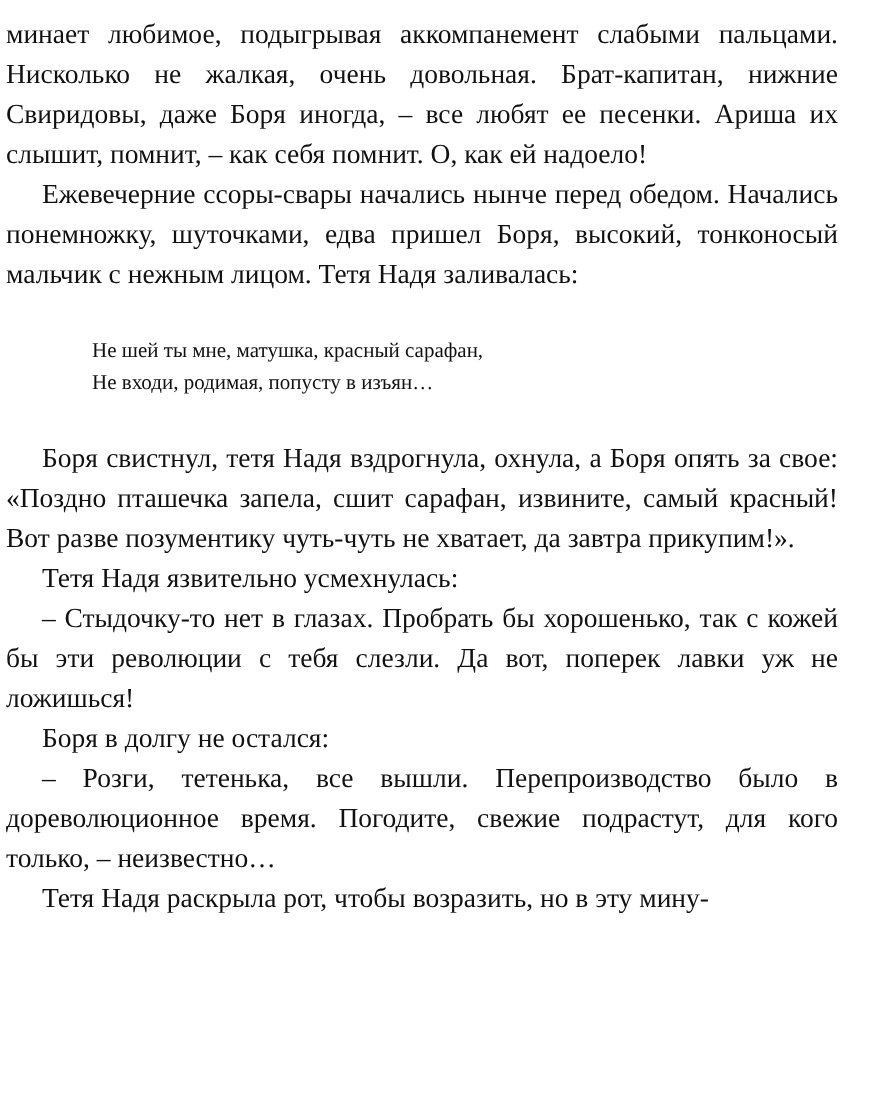минает любимое, подыгрывая аккомпанемент слабыми пальцами. Нисколько не жалкая, очень довольная. Брат-капитан, нижние Свиридовы, даже Боря иногда, – все любят ее песенки. Ариша их слышит, помнит, – как себя помнит. О, как ей надоело!
Ежевечерние ссоры-свары начались нынче перед обедом. Начались понемножку, шуточками, едва пришел Боря, высокий, тонконосый мальчик с нежным лицом. Тетя Надя заливалась:
Не шей ты мне, матушка, красный сарафан,
Не входи, родимая, попусту в изъян…
Боря свистнул, тетя Надя вздрогнула, охнула, а Боря опять за свое: «Поздно пташечка запела, сшит сарафан, извините, самый красный! Вот разве позументику чуть-чуть не хватает, да завтра прикупим!».
Тетя Надя язвительно усмехнулась:
– Стыдочку-то нет в глазах. Пробрать бы хорошенько, так с кожей бы эти революции с тебя слезли. Да вот, поперек лавки уж не ложишься!
Боря в долгу не остался:
– Розги, тетенька, все вышли. Перепроизводство было в дореволюционное время. Погодите, свежие подрастут, для кого только, – неизвестно…
Тетя Надя раскрыла рот, чтобы возразить, но в эту мину-